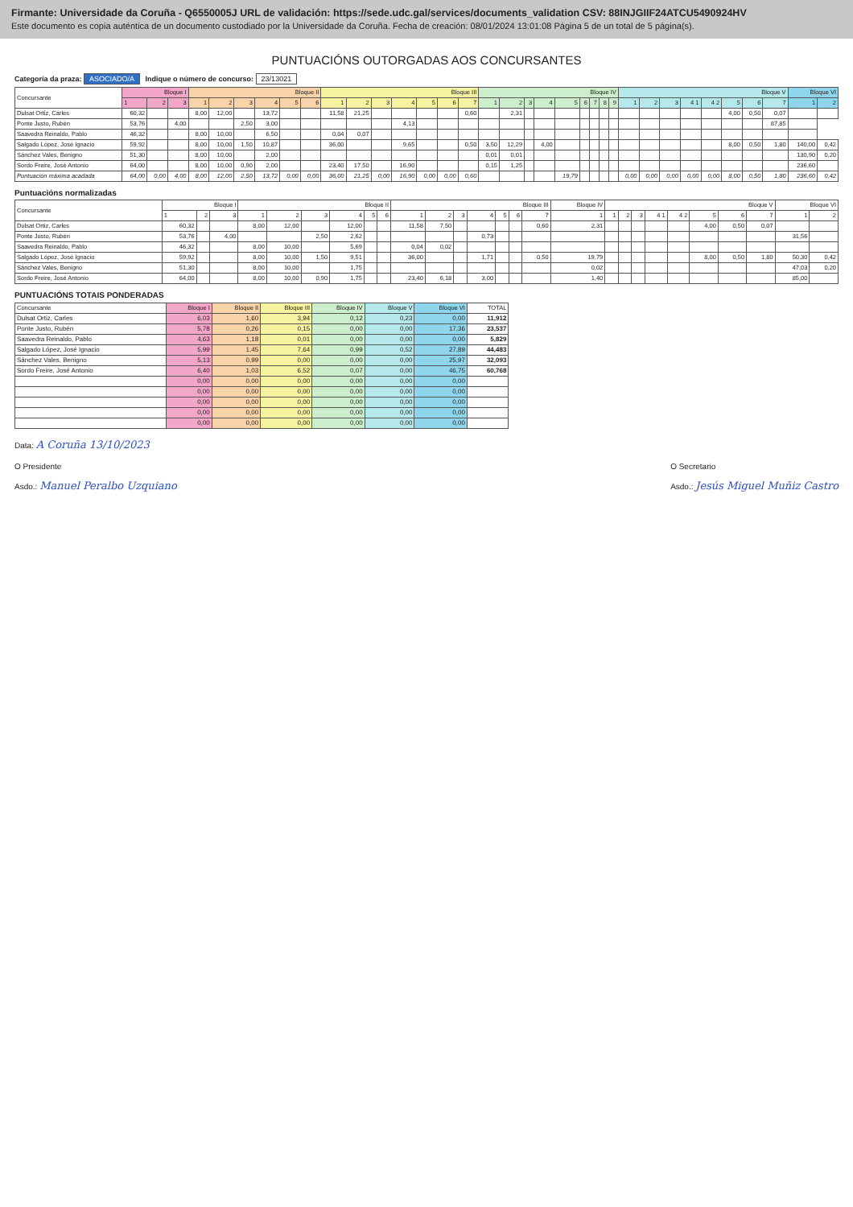Firmante: Universidade da Coruña - Q6550005J URL de validación: https://sede.udc.gal/services/documents_validation CSV: 88INJGIIF24ATCU5490924HV
Este documento es copia auténtica de un documento custodiado por la Universidade da Coruña. Fecha de creación: 08/01/2024 13:01:08 Página 5 de un total de 5 página(s).
PUNTUACIÓNS OUTORGADAS AOS CONCURSANTES
Categoría da praza: ASOCIADO/A Indique o número de concurso: 23/13021
| Concursante | Bloque I | | | Bloque II | | | | | | Bloque III | | | | | | | Bloque IV | | | | | | | | | Bloque V | | | | | | | | Bloque VI | |
| --- | --- | --- | --- | --- | --- | --- | --- | --- | --- | --- | --- | --- | --- | --- | --- | --- | --- | --- | --- | --- | --- | --- | --- | --- | --- | --- | --- | --- | --- | --- | --- | --- | --- | --- | --- |
| | 1 | 2 | 3 | 1 | 2 | 3 | 4 | 5 | 6 | 1 | 2 | 3 | 4 | 5 | 6 | 7 | 1 | 2 | 3 | 4 | 5 | 6 | 7 | 8 | 9 | 1 | 2 | 3 | 4 1 | 4 2 | 5 | 6 | 7 | 1 | 2 |
| Dulsat Ortiz, Carles | 60,32 | | | 8,00 | 12,00 | | 13,72 | | | 11,58 | 21,25 | | | | | 0,60 | | 2,31 | | | | | | | | | | | | | 4,00 | 0,50 | 0,07 | | |
| Ponte Justo, Rubén | 53,76 | | 4,00 | | | 2,50 | 3,00 | | | | | | 4,13 | | | | | | | | | | | | | | | | | | | | 87,85 | | |
| Saavedra Reinaldo, Pablo | 46,32 | | | 8,00 | 10,00 | | 6,50 | | | 0,04 | 0,07 | | | | | | | | | | | | | | | | | | | | | | | | |
| Salgado López, José Ignacio | 59,92 | | | 8,00 | 10,00 | 1,50 | 10,87 | | | 36,00 | | | 9,65 | | | 0,50 | 3,50 | 12,29 | | 4,00 | | | | | | | | | | | 8,00 | 0,50 | 1,80 | 140,00 | 0,42 |
| Sánchez Vales, Benigno | 51,30 | | | 8,00 | 10,00 | | 2,00 | | | | | | | | | | 0,01 | 0,01 | | | | | | | | | | | | | | | | 130,90 | 0,20 |
| Sordo Freire, José Antonio | 64,00 | | | 8,00 | 10,00 | 0,90 | 2,00 | | | 23,40 | 17,50 | | 16,90 | | | | 0,15 | 1,25 | | | | | | | | | | | | | | | | 236,60 | |
| Puntuación máxima acadada | 64,00 | 0,00 | 4,00 | 8,00 | 12,00 | 2,50 | 13,72 | 0,00 | 0,00 | 36,00 | 21,25 | 0,00 | 16,90 | 0,00 | 0,00 | 0,60 | | | | | 19,79 | | | | | 0,00 | 0,00 | 0,00 | 0,00 | 0,00 | 8,00 | 0,50 | 1,80 | 236,60 | 0,42 |
Puntuacións normalizadas
| Concursante | Bloque I | | | Bloque II | | | | | | Bloque III | | | | | | | Bloque IV | Bloque V | | | | | | | | Bloque VI | |
| --- | --- | --- | --- | --- | --- | --- | --- | --- | --- | --- | --- | --- | --- | --- | --- | --- | --- | --- | --- | --- | --- | --- | --- | --- | --- | --- | --- |
| | 1 | 2 | 3 | 1 | 2 | 3 | 4 | 5 | 6 | 1 | 2 | 3 | 4 | 5 | 6 | 7 | 1 | 1 | 2 | 3 | 4 1 | 4 2 | 5 | 6 | 7 | 1 | 2 |
| Dulsat Ortiz, Carles | 60,32 | | | 8,00 | 12,00 | | 12,00 | | | 11,58 | 7,50 | | | | | 0,60 | 2,31 | | | | | | 4,00 | 0,50 | 0,07 | | |
| Ponte Justo, Rubén | 53,76 | | 4,00 | | | 2,50 | 2,62 | | | | | | 0,73 | | | | | | | | | | | | | 31,56 | |
| Saavedra Reinaldo, Pablo | 46,32 | | | 8,00 | 10,00 | | 5,69 | | | 0,04 | 0,02 | | | | | | | | | | | | | | | | |
| Salgado López, José Ignacio | 59,92 | | | 8,00 | 10,00 | 1,50 | 9,51 | | | 36,00 | | | 1,71 | | | 0,50 | 19,79 | | | | | | 8,00 | 0,50 | 1,80 | 50,30 | 0,42 |
| Sánchez Vales, Benigno | 51,30 | | | 8,00 | 10,00 | | 1,75 | | | | | | | | | | 0,02 | | | | | | | | | 47,03 | 0,20 |
| Sordo Freire, José Antonio | 64,00 | | | 8,00 | 10,00 | 0,90 | 1,75 | | | 23,40 | 6,18 | | 3,00 | | | | 1,40 | | | | | | | | | 85,00 | |
PUNTUACIÓNS TOTAIS PONDERADAS
| Concursante | Bloque I | Bloque II | Bloque III | Bloque IV | Bloque V | Bloque VI | TOTAL |
| --- | --- | --- | --- | --- | --- | --- | --- |
| Dulsat Ortiz, Carles | 6,03 | 1,60 | 3,94 | 0,12 | 0,23 | 0,00 | 11,912 |
| Ponte Justo, Rubén | 5,78 | 0,26 | 0,15 | 0,00 | 0,00 | 17,36 | 23,537 |
| Saavedra Reinaldo, Pablo | 4,63 | 1,18 | 0,01 | 0,00 | 0,00 | 0,00 | 5,829 |
| Salgado López, José Ignacio | 5,99 | 1,45 | 7,64 | 0,99 | 0,52 | 27,89 | 44,483 |
| Sánchez Vales, Benigno | 5,13 | 0,99 | 0,00 | 0,00 | 0,00 | 25,97 | 32,093 |
| Sordo Freire, José Antonio | 6,40 | 1,03 | 6,52 | 0,07 | 0,00 | 46,75 | 60,768 |
| | 0,00 | 0,00 | 0,00 | 0,00 | 0,00 | 0,00 | |
| | 0,00 | 0,00 | 0,00 | 0,00 | 0,00 | 0,00 | |
| | 0,00 | 0,00 | 0,00 | 0,00 | 0,00 | 0,00 | |
| | 0,00 | 0,00 | 0,00 | 0,00 | 0,00 | 0,00 | |
| | 0,00 | 0,00 | 0,00 | 0,00 | 0,00 | 0,00 | |
Data: A Coruña 13/10/2023
O Presidente
Asdo.: Manuel Peralbo Uzquiano
O Secretario
Asdo.: Jesús Miguel Muñiz Castro